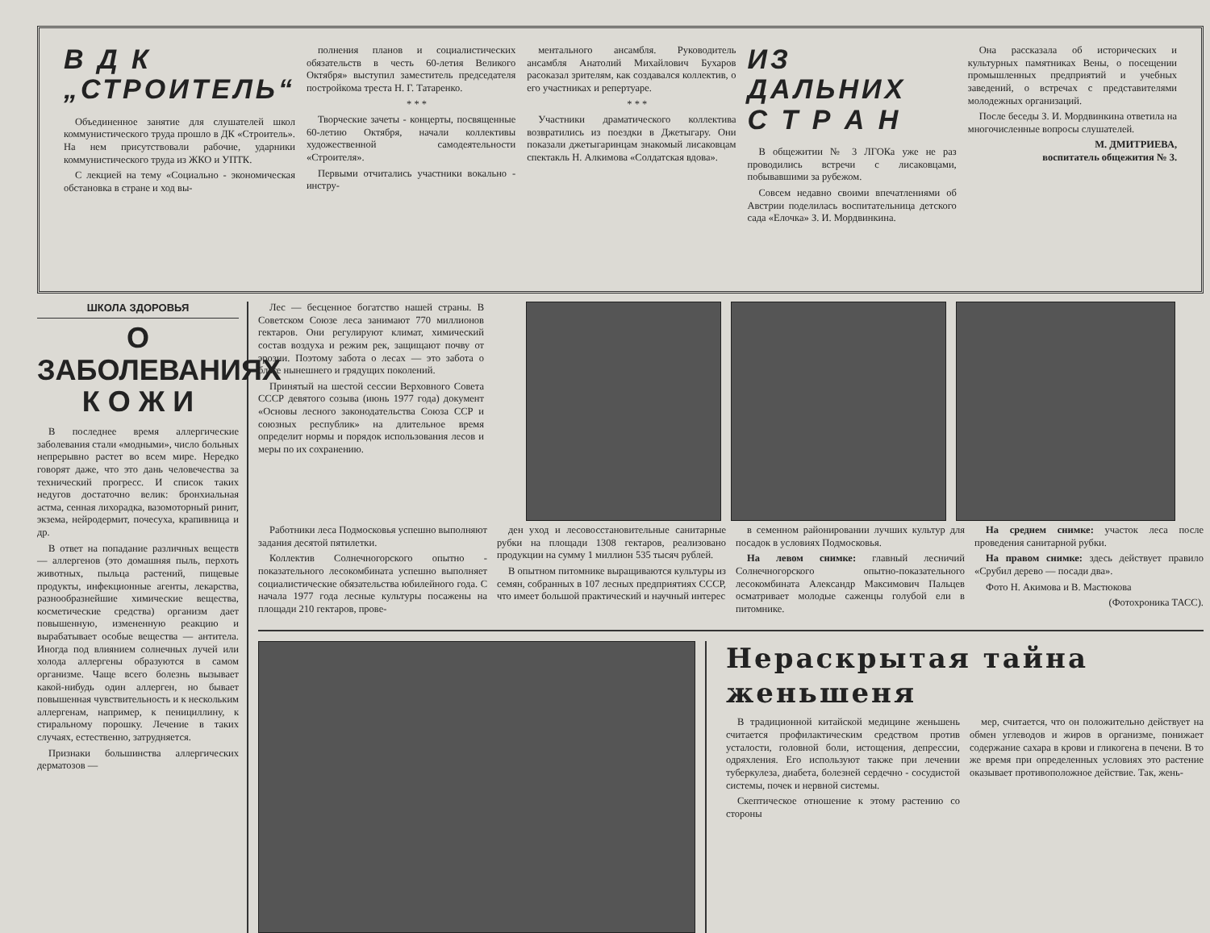В Д К
„СТРОИТЕЛЬ“
Объединенное занятие для слушателей школ коммунистического труда прошло в ДК «Строитель». На нем присутствовали рабочие, ударники коммунистического труда из ЖКО и УПТК.
С лекцией на тему «Социально - экономическая обстановка в стране и ход вы-
полнения планов и социалистических обязательств в честь 60-летия Великого Октября» выступил заместитель председателя постройкома треста Н. Г. Татаренко.
* * *
Творческие зачеты - концерты, посвященные 60-летию Октября, начали коллективы художественной самодеятельности «Строителя».
Первыми отчитались участники вокально - инстру-
ментального ансамбля. Руководитель ансамбля Анатолий Михайлович Бухаров расоказал зрителям, как создавался коллектив, о его участниках и репертуаре.
* * *
Участники драматического коллектива возвратились из поездки в Джетыгару. Они показали джетыгаринцам знакомый лисаковцам спектакль Н. Алкимова «Солдатская вдова».
ИЗ ДАЛЬНИХ
С Т Р А Н
В общежитии № 3 ЛГОКа уже не раз проводились встречи с лисаковцами, побывавшими за рубежом.
Совсем недавно своими впечатлениями об Австрии поделилась воспитательница детского сада «Елочка» З. И. Мордвинкина.
Она рассказала об исторических и культурных памятниках Вены, о посещении промышленных предприятий и учебных заведений, о встречах с представителями молодежных организаций.
После беседы З. И. Мордвинкина ответила на многочисленные вопросы слушателей.
М. ДМИТРИЕВА,
воспитатель общежития № 3.
ШКОЛА ЗДОРОВЬЯ
О ЗАБОЛЕВАНИЯХ
К О Ж И
В последнее время аллергические заболевания стали «модными», число больных непрерывно растет во всем мире. Нередко говорят даже, что это дань человечества за технический прогресс. И список таких недугов достаточно велик: бронхиальная астма, сенная лихорадка, вазомоторный ринит, экзема, нейродермит, почесуха, крапивница и др.
В ответ на попадание различных веществ — аллергенов (это домашняя пыль, перхоть животных, пыльца растений, пищевые продукты, инфекционные агенты, лекарства, разнообразнейшие химические вещества, косметические средства) организм дает повышенную, измененную реакцию и вырабатывает особые вещества — антитела. Иногда под влиянием солнечных лучей или холода аллергены образуются в самом организме. Чаще всего болезнь вызывает какой-нибудь один аллерген, но бывает повышенная чувствительность и к нескольким аллергенам, например, к пенициллину, к стиральному порошку. Лечение в таких случаях, естественно, затрудняется.
Признаки большинства аллергических дерматозов —
Лес — бесценное богатство нашей страны. В Советском Союзе леса занимают 770 миллионов гектаров. Они регулируют климат, химический состав воздуха и режим рек, защищают почву от эрозии. Поэтому забота о лесах — это забота о благе нынешнего и грядущих поколений.
Принятый на шестой сессии Верховного Совета СССР девятого созыва (июнь 1977 года) документ «Основы лесного законодательства Союза ССР и союзных республик» на длительное время определит нормы и порядок использования лесов и меры по их сохранению.
Работники леса Подмосковья успешно выполняют задания десятой пятилетки.
Коллектив Солнечногорского опытно - показательного лесокомбината успешно выполняет социалистические обязательства юбилейного года. С начала 1977 года лесные культуры посажены на площади 210 гектаров, прове-
ден уход и лесовосстановительные санитарные рубки на площади 1308 гектаров, реализовано продукции на сумму 1 миллион 535 тысяч рублей.
В опытном питомнике выращиваются культуры из семян, собранных в 107 лесных предприятиях СССР, что имеет большой практический и научный интерес
в семенном районировании лучших культур для посадок в условиях Подмосковья.
На левом снимке: главный лесничий Солнечногорского опытно-показательного лесокомбината Александр Максимович Пальцев осматривает молодые саженцы голубой ели в питомнике.
На среднем снимке: участок леса после проведения санитарной рубки.
На правом снимке: здесь действует правило «Срубил дерево — посади два».
Фото Н. Акимова и В. Мастюкова
(Фотохроника ТАСС).
Нераскрытая тайна женьшеня
В традиционной китайской медицине женьшень считается профилактическим средством против усталости, головной боли, истощения, депрессии, одряхления. Его используют также при лечении туберкулеза, диабета, болезней сердечно - сосудистой системы, почек и нервной системы.
Скептическое отношение к этому растению со стороны
мер, считается, что он положительно действует на обмен углеводов и жиров в организме, понижает содержание сахара в крови и гликогена в печени. В то же время при определенных условиях это растение оказывает противоположное действие. Так, жень-